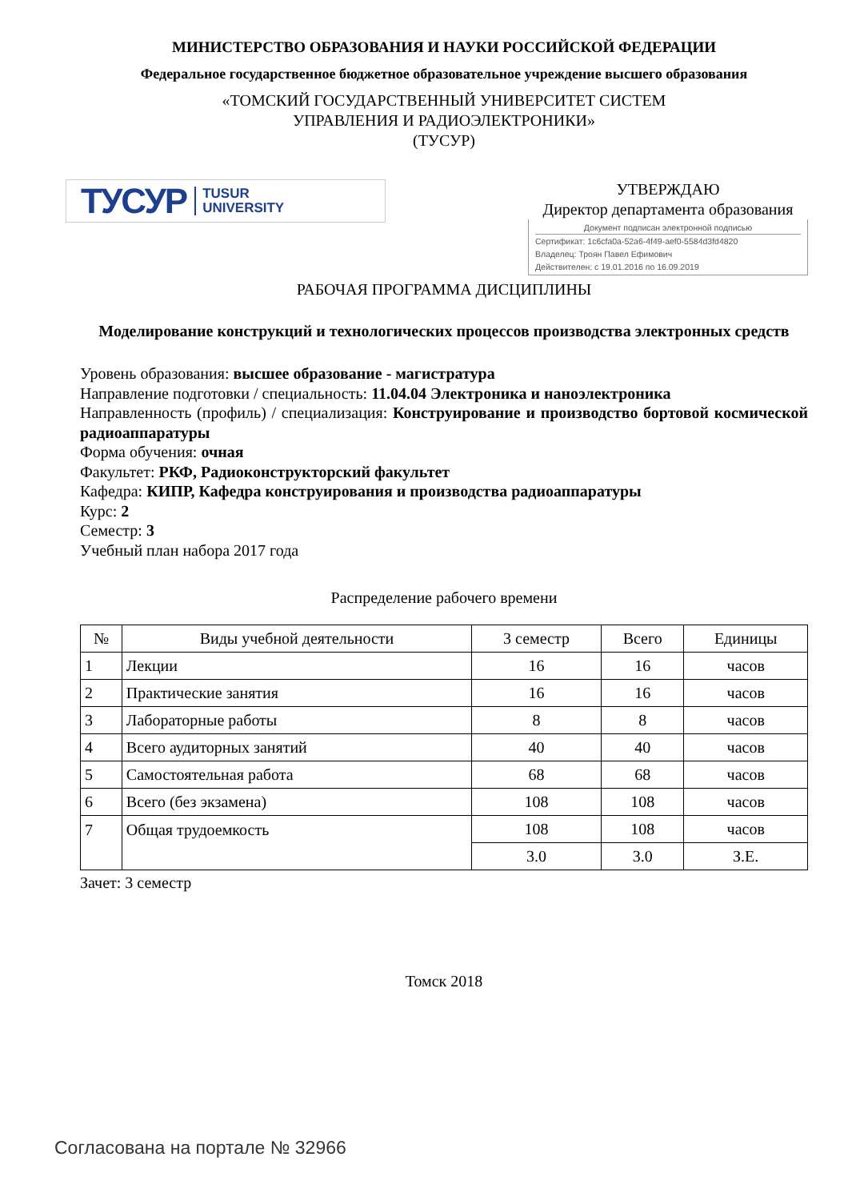МИНИСТЕРСТВО ОБРАЗОВАНИЯ И НАУКИ РОССИЙСКОЙ ФЕДЕРАЦИИ
Федеральное государственное бюджетное образовательное учреждение высшего образования
«ТОМСКИЙ ГОСУДАРСТВЕННЫЙ УНИВЕРСИТЕТ СИСТЕМ
УПРАВЛЕНИЯ И РАДИОЭЛЕКТРОНИКИ»
(ТУСУР)
ТУСУР TUSUR
UNIVERSITY
УТВЕРЖДАЮ
Директор департамента образования
Документ подписан электронной подписью
Сертификат: 1c6cfa0a-52a6-4f49-aef0-5584d3fd4820
Владелец: Троян Павел Ефимович
Действителен: с 19.01.2016 по 16.09.2019
РАБОЧАЯ ПРОГРАММА ДИСЦИПЛИНЫ
Моделирование конструкций и технологических процессов производства электронных средств
Уровень образования: высшее образование - магистратура
Направление подготовки / специальность: 11.04.04 Электроника и наноэлектроника
Направленность (профиль) / специализация: Конструирование и производство бортовой космической радиоаппаратуры
Форма обучения: очная
Факультет: РКФ, Радиоконструкторский факультет
Кафедра: КИПР, Кафедра конструирования и производства радиоаппаратуры
Курс: 2
Семестр: 3
Учебный план набора 2017 года
Распределение рабочего времени
| № | Виды учебной деятельности | 3 семестр | Всего | Единицы |
| --- | --- | --- | --- | --- |
| 1 | Лекции | 16 | 16 | часов |
| 2 | Практические занятия | 16 | 16 | часов |
| 3 | Лабораторные работы | 8 | 8 | часов |
| 4 | Всего аудиторных занятий | 40 | 40 | часов |
| 5 | Самостоятельная работа | 68 | 68 | часов |
| 6 | Всего (без экзамена) | 108 | 108 | часов |
| 7 | Общая трудоемкость | 108 | 108 | часов |
| | | 3.0 | 3.0 | З.Е. |
Зачет: 3 семестр
Томск 2018
Согласована на портале № 32966